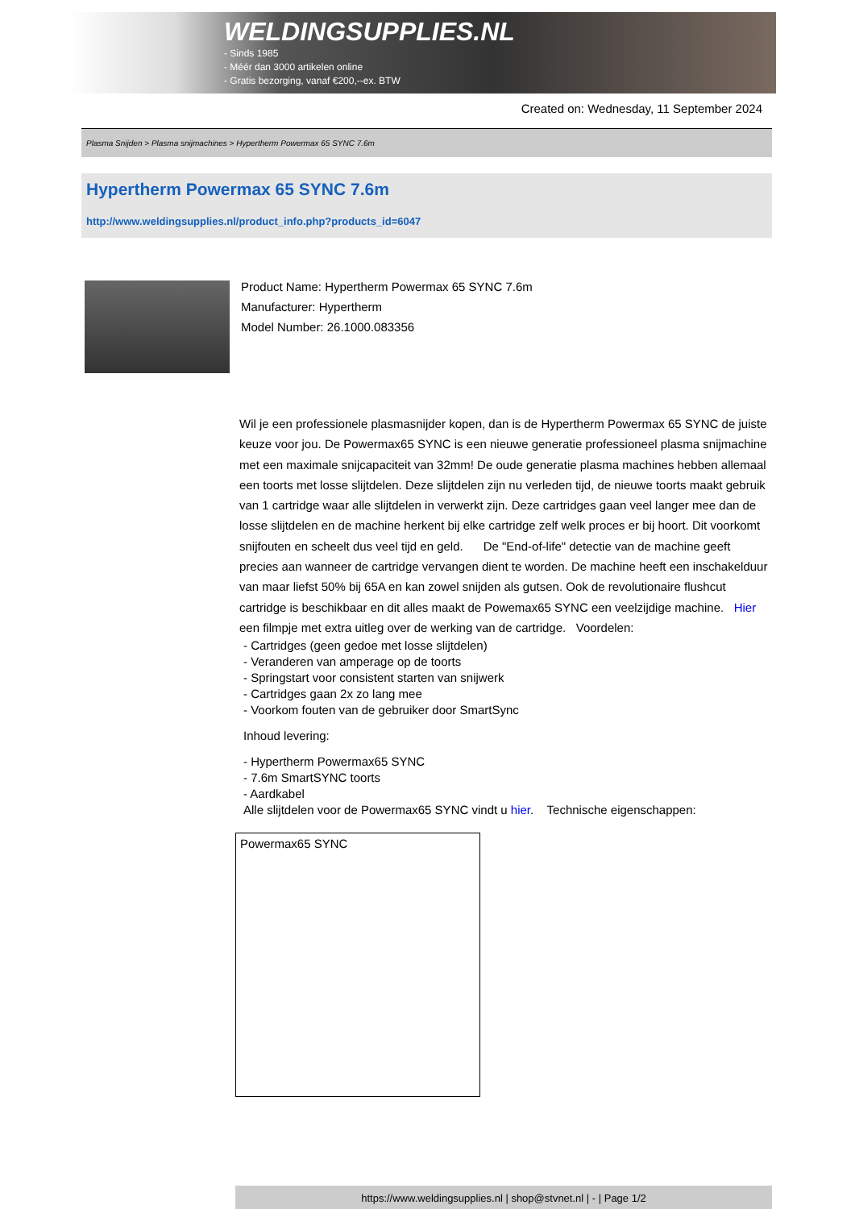WELDINGSUPPLIES.NL
- Sinds 1985
- Méér dan 3000 artikelen online
- Gratis bezorging, vanaf €200,--ex. BTW
Created on: Wednesday, 11 September 2024
Plasma Snijden > Plasma snijmachines > Hypertherm Powermax 65 SYNC 7.6m
Hypertherm Powermax 65 SYNC 7.6m
http://www.weldingsupplies.nl/product_info.php?products_id=6047
Product Name: Hypertherm Powermax 65 SYNC 7.6m
Manufacturer: Hypertherm
Model Number: 26.1000.083356
Wil je een professionele plasmasnijder kopen, dan is de Hypertherm Powermax 65 SYNC de juiste keuze voor jou. De Powermax65 SYNC is een nieuwe generatie professioneel plasma snijmachine met een maximale snijcapaciteit van 32mm! De oude generatie plasma machines hebben allemaal een toorts met losse slijtdelen. Deze slijtdelen zijn nu verleden tijd, de nieuwe toorts maakt gebruik van 1 cartridge waar alle slijtdelen in verwerkt zijn. Deze cartridges gaan veel langer mee dan de losse slijtdelen en de machine herkent bij elke cartridge zelf welk proces er bij hoort. Dit voorkomt snijfouten en scheelt dus veel tijd en geld. De "End-of-life" detectie van de machine geeft precies aan wanneer de cartridge vervangen dient te worden. De machine heeft een inschakelduur van maar liefst 50% bij 65A en kan zowel snijden als gutsen. Ook de revolutionaire flushcut cartridge is beschikbaar en dit alles maakt de Powemax65 SYNC een veelzijdige machine. Hier een filmpje met extra uitleg over de werking van de cartridge. Voordelen:
- Cartridges (geen gedoe met losse slijtdelen)
- Veranderen van amperage op de toorts
- Springstart voor consistent starten van snijwerk
- Cartridges gaan 2x zo lang mee
- Voorkom fouten van de gebruiker door SmartSync
Inhoud levering:
- Hypertherm Powermax65 SYNC
- 7.6m SmartSYNC toorts
- Aardkabel
Alle slijtdelen voor de Powermax65 SYNC vindt u hier. Technische eigenschappen:
| Powermax65 SYNC |
https://www.weldingsupplies.nl | shop@stvnet.nl | - | Page 1/2